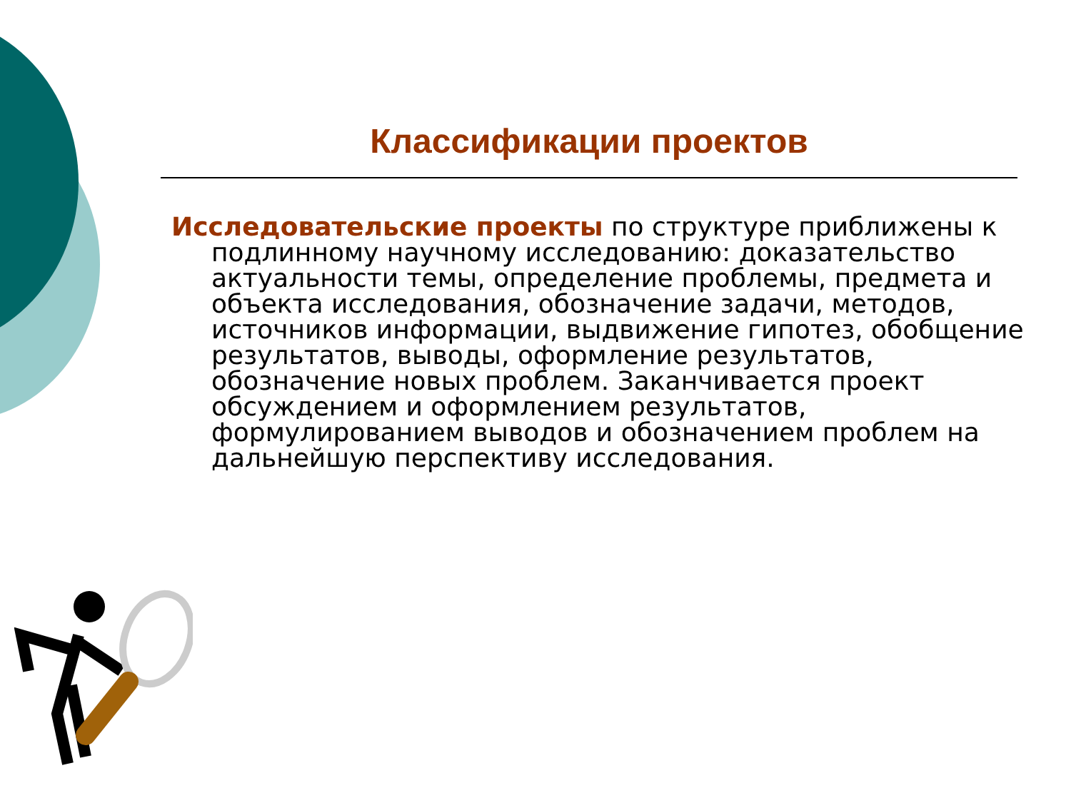Классификации проектов
Исследовательские проекты по структуре приближены к подлинному научному исследованию: доказательство актуальности темы, определение проблемы, предмета и объекта исследования, обозначение задачи, методов, источников информации, выдвижение гипотез, обобщение результатов, выводы, оформление результатов, обозначение новых проблем. Заканчивается проект обсуждением и оформлением результатов, формулированием выводов и обозначением проблем на дальнейшую перспективу исследования.